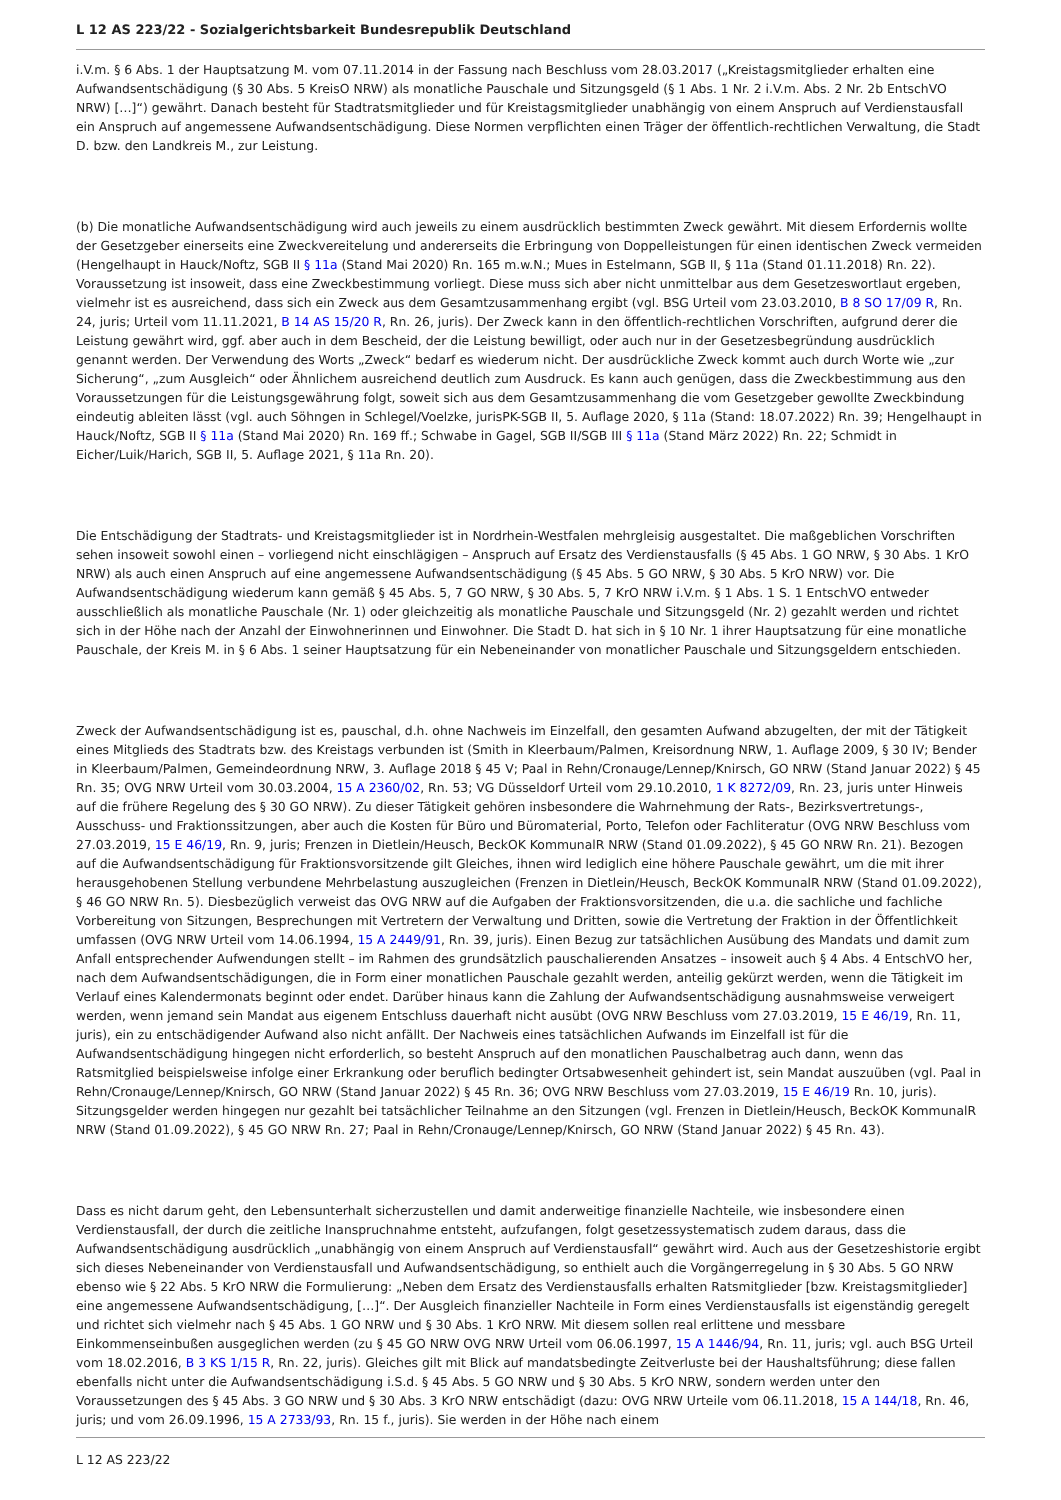L 12 AS 223/22 - Sozialgerichtsbarkeit Bundesrepublik Deutschland
i.V.m. § 6 Abs. 1 der Hauptsatzung M. vom 07.11.2014 in der Fassung nach Beschluss vom 28.03.2017 („Kreistagsmitglieder erhalten eine Aufwandsentschädigung (§ 30 Abs. 5 KreisO NRW) als monatliche Pauschale und Sitzungsgeld (§ 1 Abs. 1 Nr. 2 i.V.m. Abs. 2 Nr. 2b EntschVO NRW) […]“) gewährt. Danach besteht für Stadtratsmitglieder und für Kreistagsmitglieder unabhängig von einem Anspruch auf Verdienstausfall ein Anspruch auf angemessene Aufwandsentschädigung. Diese Normen verpflichten einen Träger der öffentlich-rechtlichen Verwaltung, die Stadt D. bzw. den Landkreis M., zur Leistung.
(b) Die monatliche Aufwandsentschädigung wird auch jeweils zu einem ausdrücklich bestimmten Zweck gewährt. Mit diesem Erfordernis wollte der Gesetzgeber einerseits eine Zweckvereitelung und andererseits die Erbringung von Doppelleistungen für einen identischen Zweck vermeiden (Hengelhaupt in Hauck/Noftz, SGB II § 11a (Stand Mai 2020) Rn. 165 m.w.N.; Mues in Estelmann, SGB II, § 11a (Stand 01.11.2018) Rn. 22). Voraussetzung ist insoweit, dass eine Zweckbestimmung vorliegt. Diese muss sich aber nicht unmittelbar aus dem Gesetzeswortlaut ergeben, vielmehr ist es ausreichend, dass sich ein Zweck aus dem Gesamtzusammenhang ergibt (vgl. BSG Urteil vom 23.03.2010, B 8 SO 17/09 R, Rn. 24, juris; Urteil vom 11.11.2021, B 14 AS 15/20 R, Rn. 26, juris). Der Zweck kann in den öffentlich-rechtlichen Vorschriften, aufgrund derer die Leistung gewährt wird, ggf. aber auch in dem Bescheid, der die Leistung bewilligt, oder auch nur in der Gesetzesbegründung ausdrücklich genannt werden. Der Verwendung des Worts „Zweck“ bedarf es wiederum nicht. Der ausdrückliche Zweck kommt auch durch Worte wie „zur Sicherung“, „zum Ausgleich“ oder Ähnlichem ausreichend deutlich zum Ausdruck. Es kann auch genügen, dass die Zweckbestimmung aus den Voraussetzungen für die Leistungsgewährung folgt, soweit sich aus dem Gesamtzusammenhang die vom Gesetzgeber gewollte Zweckbindung eindeutig ableiten lässt (vgl. auch Söhngen in Schlegel/Voelzke, jurisPK-SGB II, 5. Auflage 2020, § 11a (Stand: 18.07.2022) Rn. 39; Hengelhaupt in Hauck/Noftz, SGB II § 11a (Stand Mai 2020) Rn. 169 ff.; Schwabe in Gagel, SGB II/SGB III § 11a (Stand März 2022) Rn. 22; Schmidt in Eicher/Luik/Harich, SGB II, 5. Auflage 2021, § 11a Rn. 20).
Die Entschädigung der Stadtrats- und Kreistagsmitglieder ist in Nordrhein-Westfalen mehrgleisig ausgestaltet. Die maßgeblichen Vorschriften sehen insoweit sowohl einen – vorliegend nicht einschlägigen – Anspruch auf Ersatz des Verdienstausfalls (§ 45 Abs. 1 GO NRW, § 30 Abs. 1 KrO NRW) als auch einen Anspruch auf eine angemessene Aufwandsentschädigung (§ 45 Abs. 5 GO NRW, § 30 Abs. 5 KrO NRW) vor. Die Aufwandsentschädigung wiederum kann gemäß § 45 Abs. 5, 7 GO NRW, § 30 Abs. 5, 7 KrO NRW i.V.m. § 1 Abs. 1 S. 1 EntschVO entweder ausschließlich als monatliche Pauschale (Nr. 1) oder gleichzeitig als monatliche Pauschale und Sitzungsgeld (Nr. 2) gezahlt werden und richtet sich in der Höhe nach der Anzahl der Einwohnerinnen und Einwohner. Die Stadt D. hat sich in § 10 Nr. 1 ihrer Hauptsatzung für eine monatliche Pauschale, der Kreis M. in § 6 Abs. 1 seiner Hauptsatzung für ein Nebeneinander von monatlicher Pauschale und Sitzungsgeldern entschieden.
Zweck der Aufwandsentschädigung ist es, pauschal, d.h. ohne Nachweis im Einzelfall, den gesamten Aufwand abzugelten, der mit der Tätigkeit eines Mitglieds des Stadtrats bzw. des Kreistags verbunden ist (Smith in Kleerbaum/Palmen, Kreisordnung NRW, 1. Auflage 2009, § 30 IV; Bender in Kleerbaum/Palmen, Gemeindeordnung NRW, 3. Auflage 2018 § 45 V; Paal in Rehn/Cronauge/Lennep/Knirsch, GO NRW (Stand Januar 2022) § 45 Rn. 35; OVG NRW Urteil vom 30.03.2004, 15 A 2360/02, Rn. 53; VG Düsseldorf Urteil vom 29.10.2010, 1 K 8272/09, Rn. 23, juris unter Hinweis auf die frühere Regelung des § 30 GO NRW). Zu dieser Tätigkeit gehören insbesondere die Wahrnehmung der Rats-, Bezirksvertretungs-, Ausschuss- und Fraktionssitzungen, aber auch die Kosten für Büro und Büromaterial, Porto, Telefon oder Fachliteratur (OVG NRW Beschluss vom 27.03.2019, 15 E 46/19, Rn. 9, juris; Frenzen in Dietlein/Heusch, BeckOK KommunalR NRW (Stand 01.09.2022), § 45 GO NRW Rn. 21). Bezogen auf die Aufwandsentschädigung für Fraktionsvorsitzende gilt Gleiches, ihnen wird lediglich eine höhere Pauschale gewährt, um die mit ihrer herausgehobenen Stellung verbundene Mehrbelastung auszugleichen (Frenzen in Dietlein/Heusch, BeckOK KommunalR NRW (Stand 01.09.2022), § 46 GO NRW Rn. 5). Diesbezüglich verweist das OVG NRW auf die Aufgaben der Fraktionsvorsitzenden, die u.a. die sachliche und fachliche Vorbereitung von Sitzungen, Besprechungen mit Vertretern der Verwaltung und Dritten, sowie die Vertretung der Fraktion in der Öffentlichkeit umfassen (OVG NRW Urteil vom 14.06.1994, 15 A 2449/91, Rn. 39, juris). Einen Bezug zur tatsächlichen Ausübung des Mandats und damit zum Anfall entsprechender Aufwendungen stellt – im Rahmen des grundsätzlich pauschalierenden Ansatzes – insoweit auch § 4 Abs. 4 EntschVO her, nach dem Aufwandsentschädigungen, die in Form einer monatlichen Pauschale gezahlt werden, anteilig gekürzt werden, wenn die Tätigkeit im Verlauf eines Kalendermonats beginnt oder endet. Darüber hinaus kann die Zahlung der Aufwandsentschädigung ausnahmsweise verweigert werden, wenn jemand sein Mandat aus eigenem Entschluss dauerhaft nicht ausübt (OVG NRW Beschluss vom 27.03.2019, 15 E 46/19, Rn. 11, juris), ein zu entschädigender Aufwand also nicht anfällt. Der Nachweis eines tatsächlichen Aufwands im Einzelfall ist für die Aufwandsentschädigung hingegen nicht erforderlich, so besteht Anspruch auf den monatlichen Pauschalbetrag auch dann, wenn das Ratsmitglied beispielsweise infolge einer Erkrankung oder beruflich bedingter Ortsabwesenheit gehindert ist, sein Mandat auszuüben (vgl. Paal in Rehn/Cronauge/Lennep/Knirsch, GO NRW (Stand Januar 2022) § 45 Rn. 36; OVG NRW Beschluss vom 27.03.2019, 15 E 46/19 Rn. 10, juris). Sitzungsgelder werden hingegen nur gezahlt bei tatsächlicher Teilnahme an den Sitzungen (vgl. Frenzen in Dietlein/Heusch, BeckOK KommunalR NRW (Stand 01.09.2022), § 45 GO NRW Rn. 27; Paal in Rehn/Cronauge/Lennep/Knirsch, GO NRW (Stand Januar 2022) § 45 Rn. 43).
Dass es nicht darum geht, den Lebensunterhalt sicherzustellen und damit anderweitige finanzielle Nachteile, wie insbesondere einen Verdienstausfall, der durch die zeitliche Inanspruchnahme entsteht, aufzufangen, folgt gesetzessystematisch zudem daraus, dass die Aufwandsentschädigung ausdrücklich „unabhängig von einem Anspruch auf Verdienstausfall“ gewährt wird. Auch aus der Gesetzeshistorie ergibt sich dieses Nebeneinander von Verdienstausfall und Aufwandsentschädigung, so enthielt auch die Vorgängerregelung in § 30 Abs. 5 GO NRW ebenso wie § 22 Abs. 5 KrO NRW die Formulierung: „Neben dem Ersatz des Verdienstausfalls erhalten Ratsmitglieder [bzw. Kreistagsmitglieder] eine angemessene Aufwandsentschädigung, […]“. Der Ausgleich finanzieller Nachteile in Form eines Verdienstausfalls ist eigenständig geregelt und richtet sich vielmehr nach § 45 Abs. 1 GO NRW und § 30 Abs. 1 KrO NRW. Mit diesem sollen real erlittene und messbare Einkommenseinbußen ausgeglichen werden (zu § 45 GO NRW OVG NRW Urteil vom 06.06.1997, 15 A 1446/94, Rn. 11, juris; vgl. auch BSG Urteil vom 18.02.2016, B 3 KS 1/15 R, Rn. 22, juris). Gleiches gilt mit Blick auf mandatsbedingte Zeitverluste bei der Haushaltsführung; diese fallen ebenfalls nicht unter die Aufwandsentschädigung i.S.d. § 45 Abs. 5 GO NRW und § 30 Abs. 5 KrO NRW, sondern werden unter den Voraussetzungen des § 45 Abs. 3 GO NRW und § 30 Abs. 3 KrO NRW entschädigt (dazu: OVG NRW Urteile vom 06.11.2018, 15 A 144/18, Rn. 46, juris; und vom 26.09.1996, 15 A 2733/93, Rn. 15 f., juris). Sie werden in der Höhe nach einem
L 12 AS 223/22